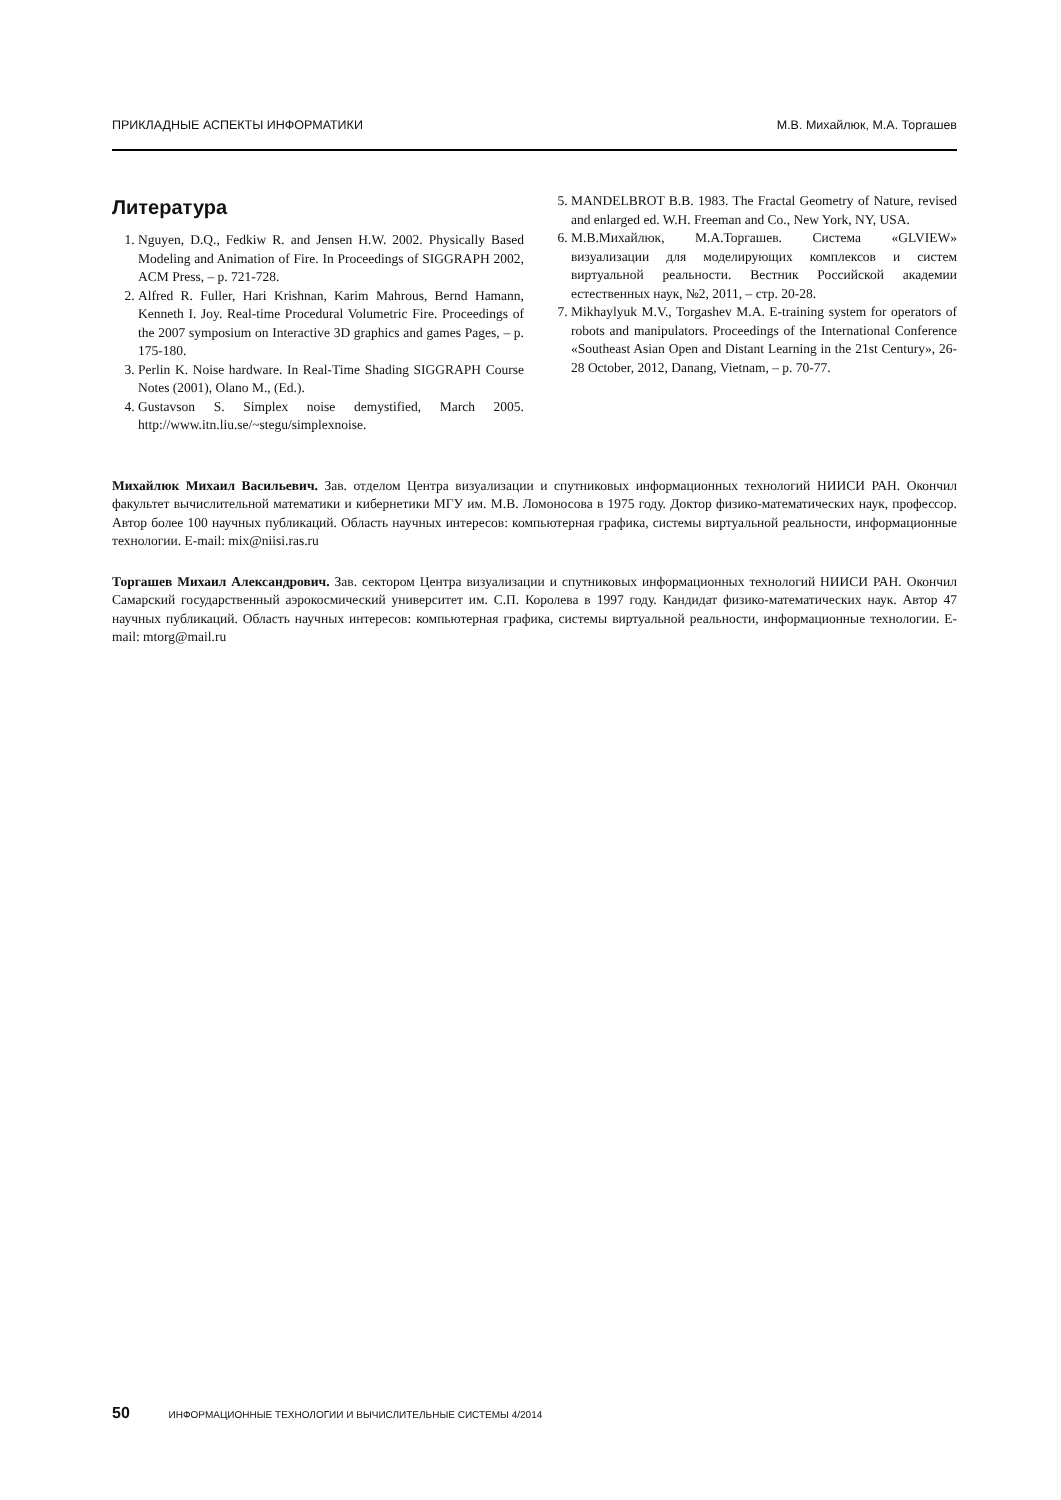ПРИКЛАДНЫЕ АСПЕКТЫ ИНФОРМАТИКИ М.В. Михайлюк, М.А. Торгашев
Литература
1. Nguyen, D.Q., Fedkiw R. and Jensen H.W. 2002. Physically Based Modeling and Animation of Fire. In Proceedings of SIGGRAPH 2002, ACM Press, – p. 721-728.
2. Alfred R. Fuller, Hari Krishnan, Karim Mahrous, Bernd Hamann, Kenneth I. Joy. Real-time Procedural Volumetric Fire. Proceedings of the 2007 symposium on Interactive 3D graphics and games Pages, – p. 175-180.
3. Perlin K. Noise hardware. In Real-Time Shading SIGGRAPH Course Notes (2001), Olano M., (Ed.).
4. Gustavson S. Simplex noise demystified, March 2005. http://www.itn.liu.se/~stegu/simplexnoise.
5. MANDELBROT B.B. 1983. The Fractal Geometry of Nature, revised and enlarged ed. W.H. Freeman and Co., New York, NY, USA.
6. М.В.Михайлюк, М.А.Торгашев. Система «GLVIEW» визуализации для моделирующих комплексов и систем виртуальной реальности. Вестник Российской академии естественных наук, №2, 2011, – стр. 20-28.
7. Mikhaylyuk M.V., Torgashev M.A. E-training system for operators of robots and manipulators. Proceedings of the International Conference «Southeast Asian Open and Distant Learning in the 21st Century», 26-28 October, 2012, Danang, Vietnam, – p. 70-77.
Михайлюк Михаил Васильевич. Зав. отделом Центра визуализации и спутниковых информационных технологий НИИСИ РАН. Окончил факультет вычислительной математики и кибернетики МГУ им. М.В. Ломоносова в 1975 году. Доктор физико-математических наук, профессор. Автор более 100 научных публикаций. Область научных интересов: компьютерная графика, системы виртуальной реальности, информационные технологии. E-mail: mix@niisi.ras.ru
Торгашев Михаил Александрович. Зав. сектором Центра визуализации и спутниковых информационных технологий НИИСИ РАН. Окончил Самарский государственный аэрокосмический университет им. С.П. Королева в 1997 году. Кандидат физико-математических наук. Автор 47 научных публикаций. Область научных интересов: компьютерная графика, системы виртуальной реальности, информационные технологии. E-mail: mtorg@mail.ru
50 ИНФОРМАЦИОННЫЕ ТЕХНОЛОГИИ И ВЫЧИСЛИТЕЛЬНЫЕ СИСТЕМЫ 4/2014